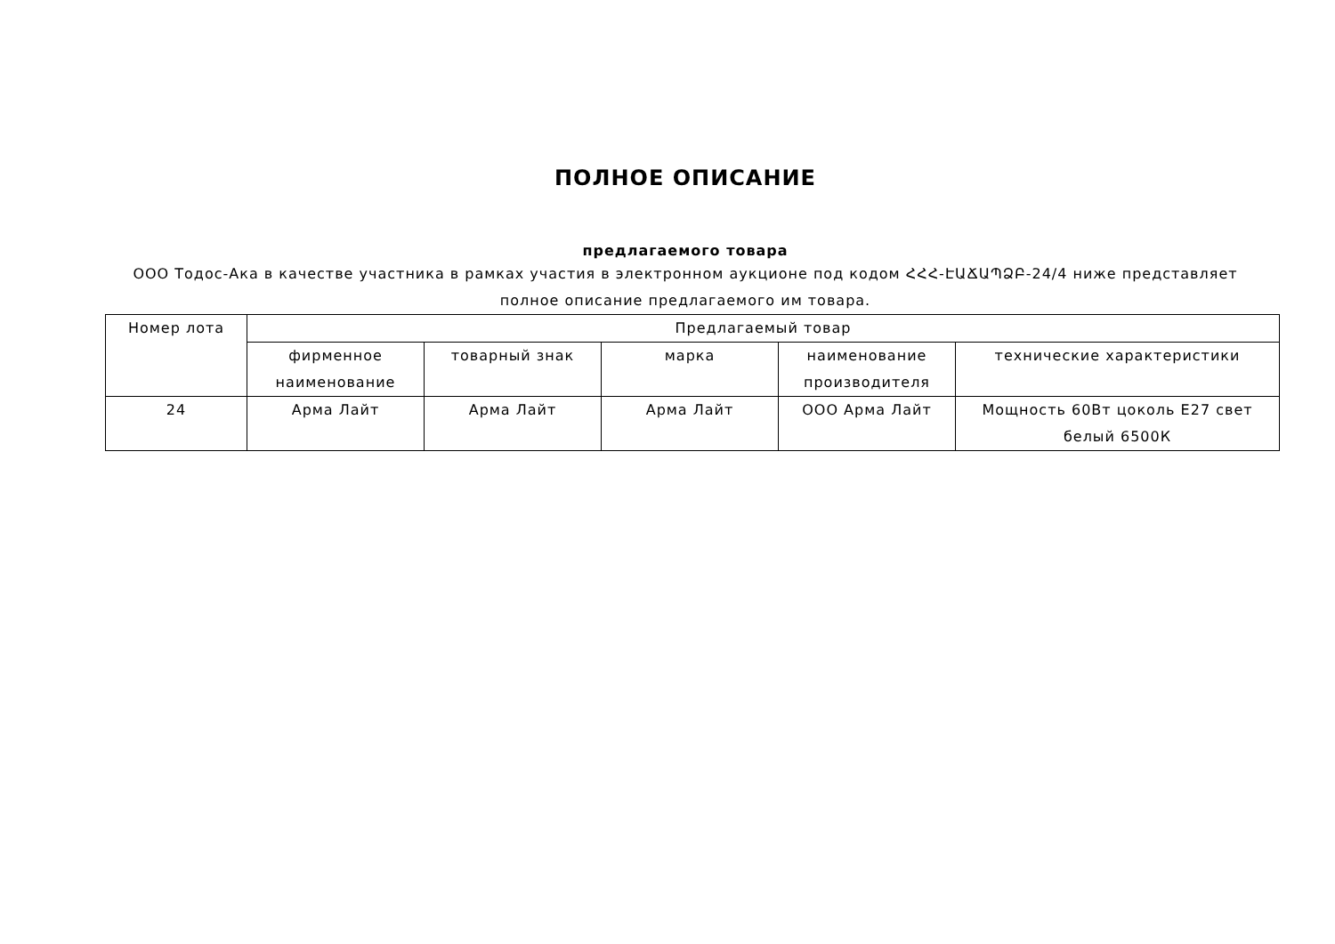ПОЛНОЕ ОПИСАНИЕ
предлагаемого товара
ООО Тодос-Ака в качестве участника в рамках участия в электронном аукционе под кодом ՀՀՀ-ԷԱՃԱՊՁԲ-24/4 ниже представляет полное описание предлагаемого им товара.
| Номер лота | Предлагаемый товар | | | | |
| --- | --- | --- | --- | --- | --- |
| | фирменное наименование | товарный знак | марка | наименование производителя | технические характеристики |
| 24 | Арма Лайт | Арма Лайт | Арма Лайт | ООО Арма Лайт | Мощность 60Вт цоколь Е27 свет белый 6500К |